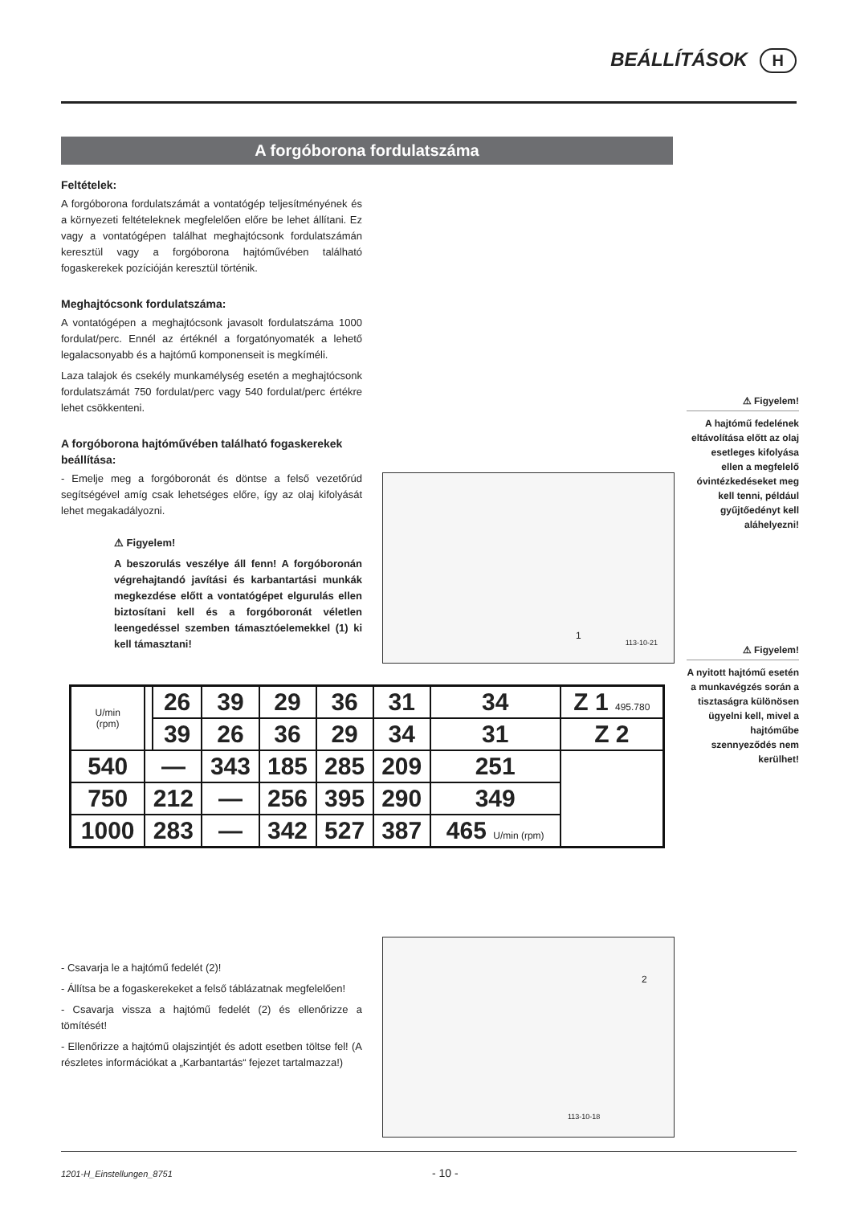BEÁLLÍTÁSOK H
A forgóborona fordulatszáma
Feltételek:
A forgóborona fordulatszámát a vontatógép teljesítményének és a környezeti feltételeknek megfelelően előre be lehet állítani. Ez vagy a vontatógépen találhat meghajtócsonk fordulatszámán keresztül vagy a forgóborona hajtóművében található fogaskerekek pozícióján keresztül történik.
Meghajtócsonk fordulatszáma:
A vontatógépen a meghajtócsonk javasolt fordulatszáma 1000 fordulat/perc. Ennél az értéknél a forgatónyomaték a lehető legalacsonyabb és a hajtómű komponenseit is megkíméli.
Laza talajok és csekély munkamélység esetén a meghajtócsonk fordulatszámát 750 fordulat/perc vagy 540 fordulat/perc értékre lehet csökkenteni.
A forgóborona hajtóművében található fogaskerekek beállítása:
- Emelje meg a forgóboronát és döntse a felső vezetőrúd segítségével amíg csak lehetséges előre, így az olaj kifolyását lehet megakadályozni.
⚠ Figyelem!
A beszorulás veszélye áll fenn! A forgóboronán végrehajtandó javítási és karbantartási munkák megkezdése előtt a vontatógépet elgurulás ellen biztosítani kell és a forgóboronát véletlen leengedéssel szemben támasztóelemekkel (1) ki kell támasztani!
1
113-10-21
⚠ Figyelem!
A hajtómű fedelének eltávolítása előtt az olaj esetleges kifolyása ellen a megfelelő óvintézkedéseket meg kell tenni, például gyűjtőedényt kell aláhelyezni!
⚠ Figyelem!
A nyitott hajtómű esetén a munkavégzés során a tisztaságra különösen ügyelni kell, mivel a hajtóműbe szennyeződés nem kerülhet!
| U/min (rpm) | | 26 | 39 | 29 | 36 | 31 | 34 | Z 1 495.780 |
| | | 39 | 26 | 36 | 29 | 34 | 31 | Z 2 |
| 540 | — | | 343 | 185 | 285 | 209 | 251 | |
| 750 | 212 | | — | 256 | 395 | 290 | 349 | |
| 1000 | 283 | | — | 342 | 527 | 387 | 465 U/min (rpm) | |
- Csavarja le a hajtómű fedelét (2)!
- Állítsa be a fogaskerekeket a felső táblázatnak megfelelően!
- Csavarja vissza a hajtómű fedelét (2) és ellenőrizze a tömítését!
- Ellenőrizze a hajtómű olajszintjét és adott esetben töltse fel! (A részletes információkat a „Karbantartás“ fejezet tartalmazza!)
2
113-10-18
1201-H_Einstellungen_8751 - 10 -